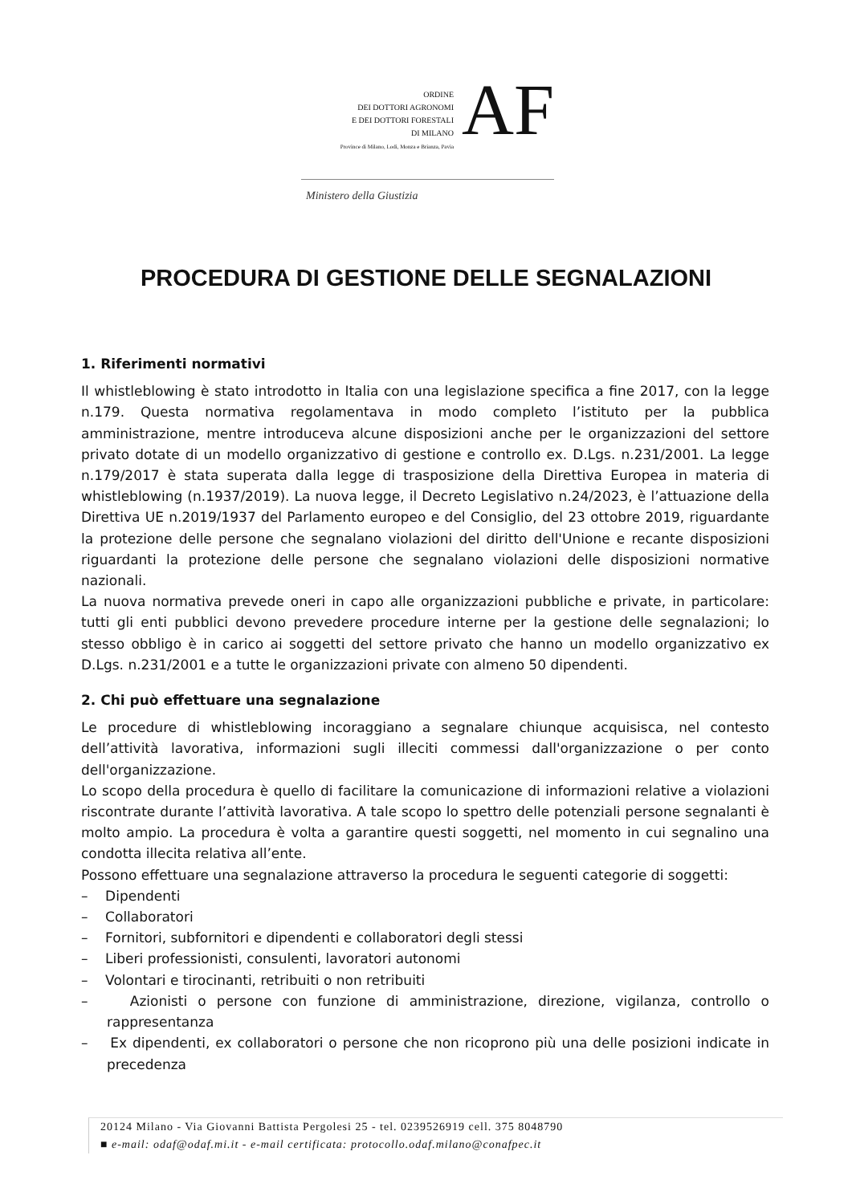ORDINE
DEI DOTTORI AGRONOMI
E DEI DOTTORI FORESTALI
DI MILANO
Province di Milano, Lodi, Monza e Brianza, Pavia
AF
Ministero della Giustizia
PROCEDURA DI GESTIONE DELLE SEGNALAZIONI
1. Riferimenti normativi
Il whistleblowing è stato introdotto in Italia con una legislazione specifica a fine 2017, con la legge n.179. Questa normativa regolamentava in modo completo l’istituto per la pubblica amministrazione, mentre introduceva alcune disposizioni anche per le organizzazioni del settore privato dotate di un modello organizzativo di gestione e controllo ex. D.Lgs. n.231/2001. La legge n.179/2017 è stata superata dalla legge di trasposizione della Direttiva Europea in materia di whistleblowing (n.1937/2019). La nuova legge, il Decreto Legislativo n.24/2023, è l’attuazione della Direttiva UE n.2019/1937 del Parlamento europeo e del Consiglio, del 23 ottobre 2019, riguardante la protezione delle persone che segnalano violazioni del diritto dell'Unione e recante disposizioni riguardanti la protezione delle persone che segnalano violazioni delle disposizioni normative nazionali.
La nuova normativa prevede oneri in capo alle organizzazioni pubbliche e private, in particolare: tutti gli enti pubblici devono prevedere procedure interne per la gestione delle segnalazioni; lo stesso obbligo è in carico ai soggetti del settore privato che hanno un modello organizzativo ex D.Lgs. n.231/2001 e a tutte le organizzazioni private con almeno 50 dipendenti.
2. Chi può effettuare una segnalazione
Le procedure di whistleblowing incoraggiano a segnalare chiunque acquisisca, nel contesto dell’attività lavorativa, informazioni sugli illeciti commessi dall'organizzazione o per conto dell'organizzazione.
Lo scopo della procedura è quello di facilitare la comunicazione di informazioni relative a violazioni riscontrate durante l’attività lavorativa. A tale scopo lo spettro delle potenziali persone segnalanti è molto ampio. La procedura è volta a garantire questi soggetti, nel momento in cui segnalino una condotta illecita relativa all’ente.
Possono effettuare una segnalazione attraverso la procedura le seguenti categorie di soggetti:
– Dipendenti
– Collaboratori
– Fornitori, subfornitori e dipendenti e collaboratori degli stessi
– Liberi professionisti, consulenti, lavoratori autonomi
– Volontari e tirocinanti, retribuiti o non retribuiti
– Azionisti o persone con funzione di amministrazione, direzione, vigilanza, controllo o rappresentanza
– Ex dipendenti, ex collaboratori o persone che non ricoprono più una delle posizioni indicate in precedenza
20124 Milano - Via Giovanni Battista Pergolesi 25 - tel. 0239526919 cell. 375 8048790
■ e-mail: odaf@odaf.mi.it - e-mail certificata: protocollo.odaf.milano@conafpec.it